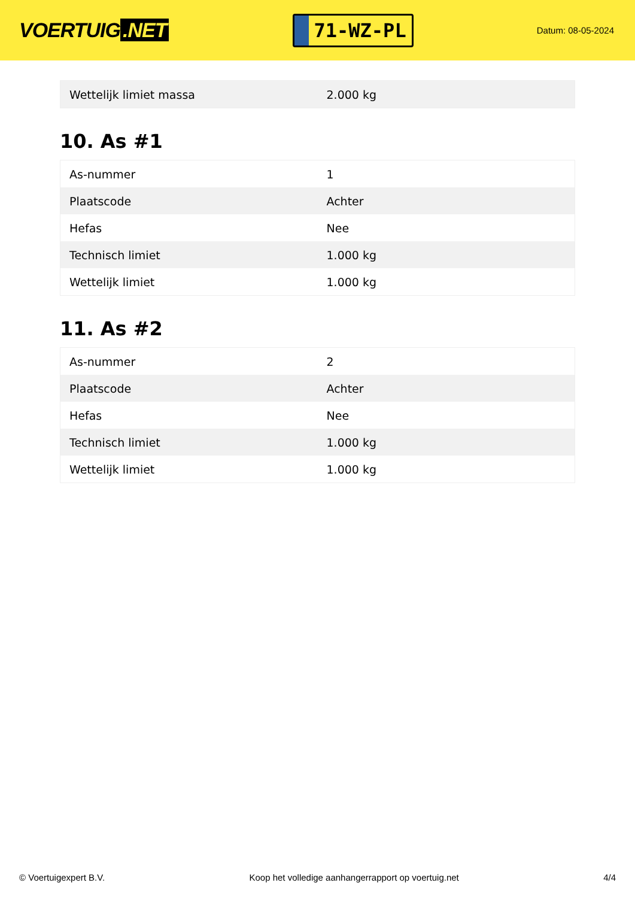VOERTUIG.NET
71-WZ-PL
Datum: 08-05-2024
| Wettelijk limiet massa | 2.000 kg |
10. As #1
| As-nummer | 1 |
| Plaatscode | Achter |
| Hefas | Nee |
| Technisch limiet | 1.000 kg |
| Wettelijk limiet | 1.000 kg |
11. As #2
| As-nummer | 2 |
| Plaatscode | Achter |
| Hefas | Nee |
| Technisch limiet | 1.000 kg |
| Wettelijk limiet | 1.000 kg |
© Voertuigexpert B.V. Koop het volledige aanhangerrapport op voertuig.net 4/4